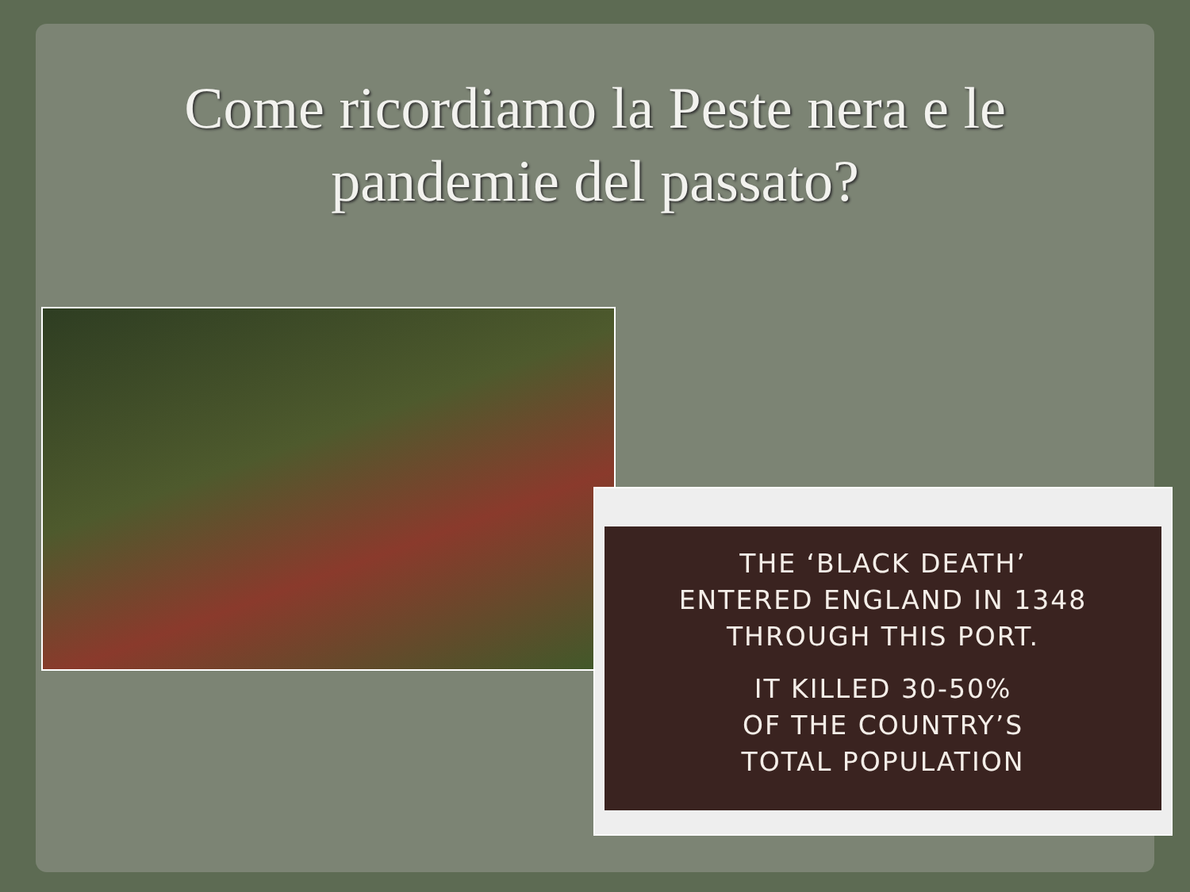Come ricordiamo la Peste nera e le
pandemie del passato?
THE ‘BLACK DEATH’
ENTERED ENGLAND IN 1348
THROUGH THIS PORT.
IT KILLED 30-50%
OF THE COUNTRY’S
TOTAL POPULATION